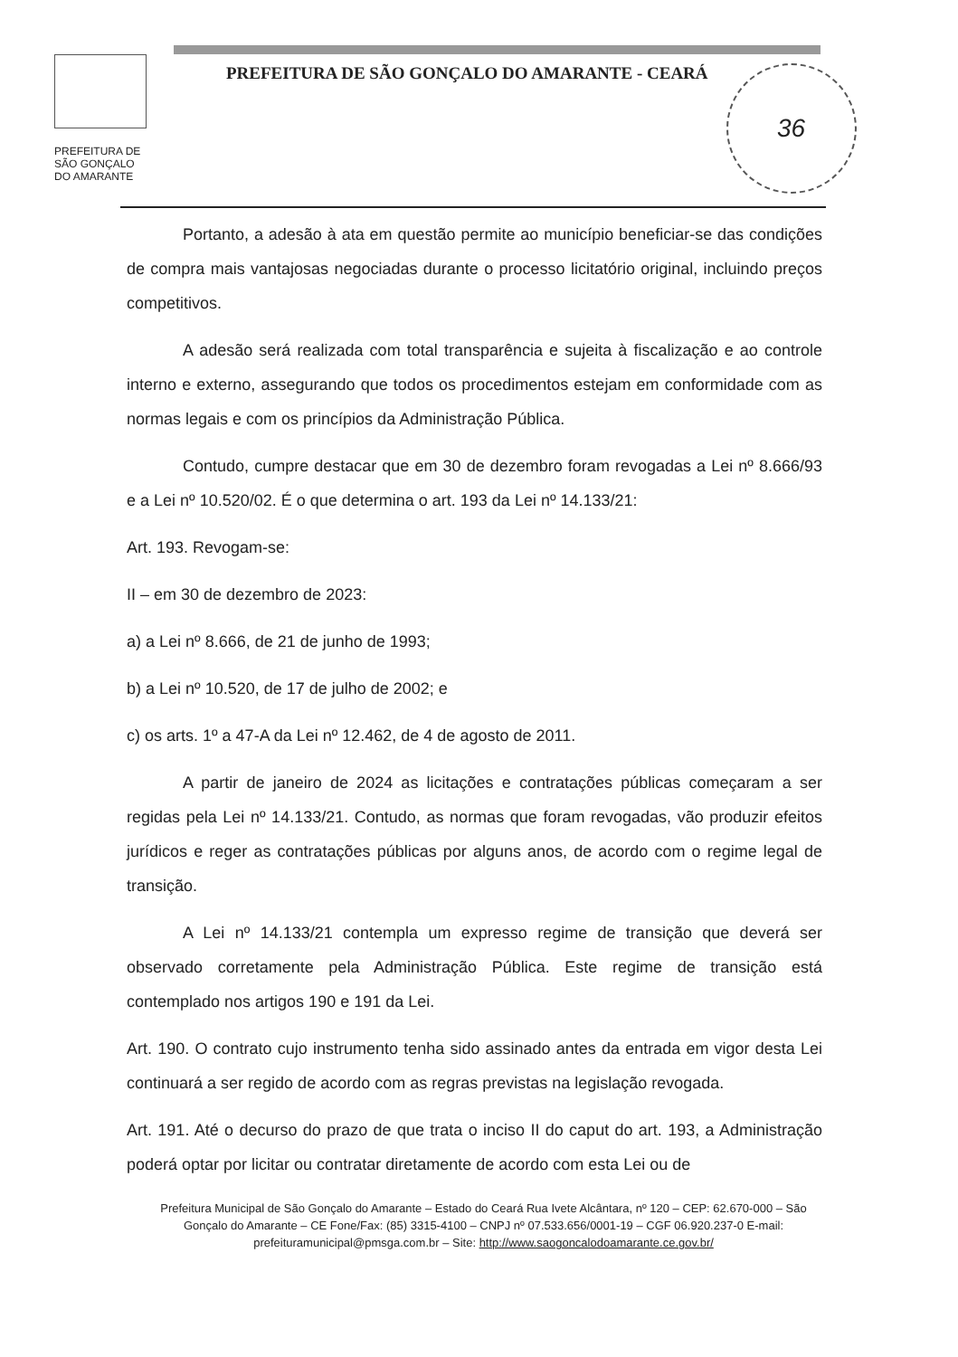PREFEITURA DE
SÃO GONÇALO
DO AMARANTE
PREFEITURA DE SÃO GONÇALO DO AMARANTE - CEARÁ
36
Portanto, a adesão à ata em questão permite ao município beneficiar-se das condições de compra mais vantajosas negociadas durante o processo licitatório original, incluindo preços competitivos.
A adesão será realizada com total transparência e sujeita à fiscalização e ao controle interno e externo, assegurando que todos os procedimentos estejam em conformidade com as normas legais e com os princípios da Administração Pública.
Contudo, cumpre destacar que em 30 de dezembro foram revogadas a Lei nº 8.666/93 e a Lei nº 10.520/02. É o que determina o art. 193 da Lei nº 14.133/21:
Art. 193. Revogam-se:
II – em 30 de dezembro de 2023:
a) a Lei nº 8.666, de 21 de junho de 1993;
b) a Lei nº 10.520, de 17 de julho de 2002; e
c) os arts. 1º a 47-A da Lei nº 12.462, de 4 de agosto de 2011.
A partir de janeiro de 2024 as licitações e contratações públicas começaram a ser regidas pela Lei nº 14.133/21. Contudo, as normas que foram revogadas, vão produzir efeitos jurídicos e reger as contratações públicas por alguns anos, de acordo com o regime legal de transição.
A Lei nº 14.133/21 contempla um expresso regime de transição que deverá ser observado corretamente pela Administração Pública. Este regime de transição está contemplado nos artigos 190 e 191 da Lei.
Art. 190. O contrato cujo instrumento tenha sido assinado antes da entrada em vigor desta Lei continuará a ser regido de acordo com as regras previstas na legislação revogada.
Art. 191. Até o decurso do prazo de que trata o inciso II do caput do art. 193, a Administração poderá optar por licitar ou contratar diretamente de acordo com esta Lei ou de
Prefeitura Municipal de São Gonçalo do Amarante – Estado do Ceará Rua Ivete Alcântara, nº 120 – CEP: 62.670-000 – São Gonçalo do Amarante – CE Fone/Fax: (85) 3315-4100 – CNPJ nº 07.533.656/0001-19 – CGF 06.920.237-0 E-mail: prefeituramunicipal@pmsga.com.br – Site: http://www.saogoncalodoamarante.ce.gov.br/